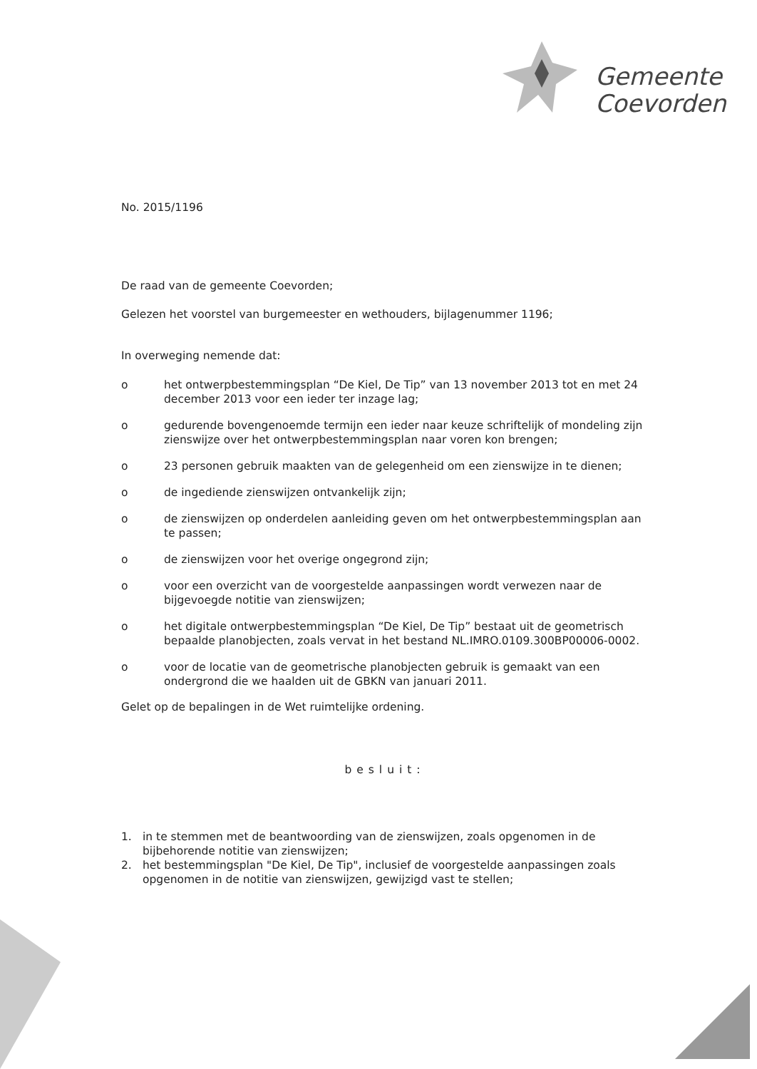Gemeente
Coevorden
No. 2015/1196
De raad van de gemeente Coevorden;
Gelezen het voorstel van burgemeester en wethouders, bijlagenummer 1196;
In overweging nemende dat:
o het ontwerpbestemmingsplan “De Kiel, De Tip” van 13 november 2013 tot en met 24 december 2013 voor een ieder ter inzage lag;
o gedurende bovengenoemde termijn een ieder naar keuze schriftelijk of mondeling zijn zienswijze over het ontwerpbestemmingsplan naar voren kon brengen;
o 23 personen gebruik maakten van de gelegenheid om een zienswijze in te dienen;
o de ingediende zienswijzen ontvankelijk zijn;
o de zienswijzen op onderdelen aanleiding geven om het ontwerpbestemmingsplan aan te passen;
o de zienswijzen voor het overige ongegrond zijn;
o voor een overzicht van de voorgestelde aanpassingen wordt verwezen naar de bijgevoegde notitie van zienswijzen;
o het digitale ontwerpbestemmingsplan “De Kiel, De Tip” bestaat uit de geometrisch bepaalde planobjecten, zoals vervat in het bestand NL.IMRO.0109.300BP00006-0002.
o voor de locatie van de geometrische planobjecten gebruik is gemaakt van een ondergrond die we haalden uit de GBKN van januari 2011.
Gelet op de bepalingen in de Wet ruimtelijke ordening.
besluit:
1. in te stemmen met de beantwoording van de zienswijzen, zoals opgenomen in de bijbehorende notitie van zienswijzen;
2. het bestemmingsplan "De Kiel, De Tip", inclusief de voorgestelde aanpassingen zoals opgenomen in de notitie van zienswijzen, gewijzigd vast te stellen;